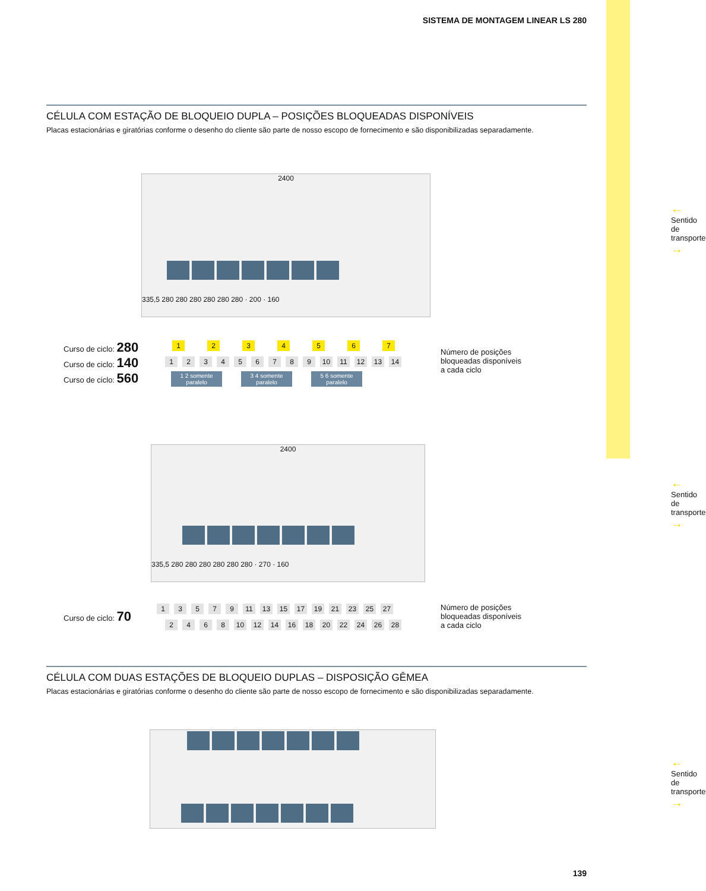SISTEMA DE MONTAGEM LINEAR LS 280
CÉLULA COM ESTAÇÃO DE BLOQUEIO DUPLA – POSIÇÕES BLOQUEADAS DISPONÍVEIS
Placas estacionárias e giratórias conforme o desenho do cliente são parte de nosso escopo de fornecimento e são disponibilizadas separadamente.
2400
335,5 280 280 280 280 280 280 · 200 · 160
←
Sentido de transporte
→
Curso de ciclo: 280
Curso de ciclo: 140
Curso de ciclo: 560
1234567
123456789 10 11 12 13 14
1 2 somente paralelo 3 4 somente paralelo 5 6 somente paralelo
Número de posições
bloqueadas disponíveis
a cada ciclo
2400
335,5 280 280 280 280 280 280 · 270 · 160
←
Sentido de transporte
→
Curso de ciclo: 70
13579 11 13 15 17 19 21 23 25 27
2468 10 12 14 16 18 20 22 24 26 28
Número de posições
bloqueadas disponíveis
a cada ciclo
CÉLULA COM DUAS ESTAÇÕES DE BLOQUEIO DUPLAS – DISPOSIÇÃO GÊMEA
Placas estacionárias e giratórias conforme o desenho do cliente são parte de nosso escopo de fornecimento e são disponibilizadas separadamente.
←
Sentido de transporte
→
139